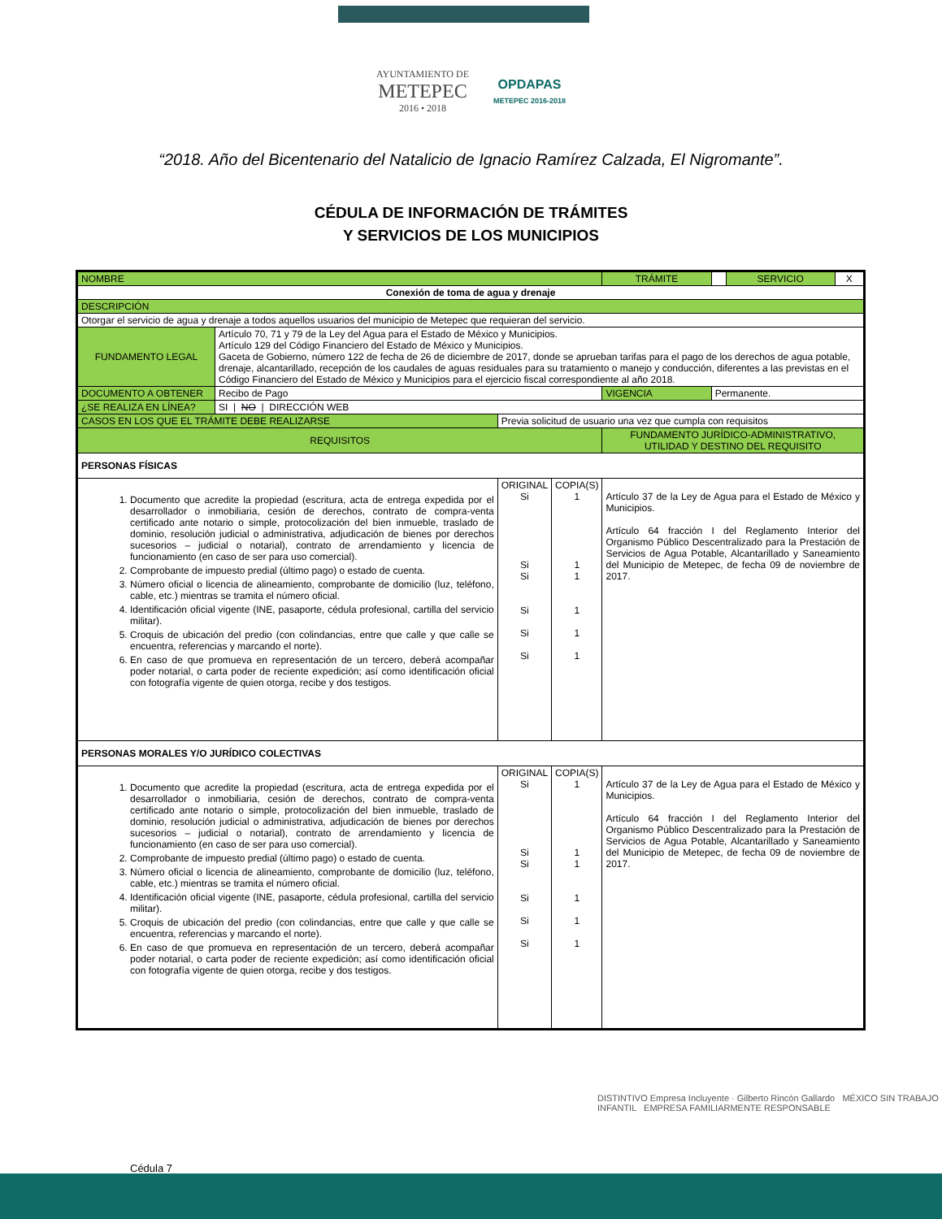AYUNTAMIENTO DE
METEPEC
2016 • 2018
OPDAPAS
METEPEC 2016-2018
“2018. Año del Bicentenario del Natalicio de Ignacio Ramírez Calzada, El Nigromante”.
CÉDULA DE INFORMACIÓN DE TRÁMITES
Y SERVICIOS DE LOS MUNICIPIOS
| NOMBRE | | | | | TRÁMITE | | SERVICIO | X |
| Conexión de toma de agua y drenaje | | | | | | | | |
| DESCRIPCIÓN | | | | | | | | |
| Otorgar el servicio de agua y drenaje a todos aquellos usuarios del municipio de Metepec que requieran del servicio. | | | | | | | | |
| FUNDAMENTO LEGAL | Artículo 70, 71 y 79 de la Ley del Agua para el Estado de México y Municipios. Artículo 129 del Código Financiero del Estado de México y Municipios. Gaceta de Gobierno, número 122 de fecha de 26 de diciembre de 2017, donde se aprueban tarifas para el pago de los derechos de agua potable, drenaje, alcantarillado, recepción de los caudales de aguas residuales para su tratamiento o manejo y conducción, diferentes a las previstas en el Código Financiero del Estado de México y Municipios para el ejercicio fiscal correspondiente al año 2018. | | | | | | | |
| DOCUMENTO A OBTENER | Recibo de Pago | | | | VIGENCIA | Permanente. | | |
| ¿SE REALIZA EN LÍNEA? | SI / NO / DIRECCIÓN WEB | | | | | | | |
| CASOS EN LOS QUE EL TRÁMITE DEBE REALIZARSE | | Previa solicitud de usuario una vez que cumpla con requisitos | | | | | | |
| REQUISITOS | | | | | FUNDAMENTO JURÍDICO-ADMINISTRATIVO, UTILIDAD Y DESTINO DEL REQUISITO | | | |
| PERSONAS FÍSICAS | | | | | | | | |
| 1. Documento que acredite la propiedad (escritura, acta de entrega expedida por el desarrollador o inmobiliaria, cesión de derechos, contrato de compra-venta certificado ante notario o simple, protocolización del bien inmueble, traslado de dominio, resolución judicial o administrativa, adjudicación de bienes por derechos sucesorios – judicial o notarial), contrato de arrendamiento y licencia de funcionamiento (en caso de ser para uso comercial). 2. Comprobante de impuesto predial (último pago) o estado de cuenta. 3. Número oficial o licencia de alineamiento, comprobante de domicilio (luz, teléfono, cable, etc.) mientras se tramita el número oficial. 4. Identificación oficial vigente (INE, pasaporte, cédula profesional, cartilla del servicio militar). 5. Croquis de ubicación del predio (con colindancias, entre que calle y que calle se encuentra, referencias y marcando el norte). 6. En caso de que promueva en representación de un tercero, deberá acompañar poder notarial, o carta poder de reciente expedición; así como identificación oficial con fotografía vigente de quien otorga, recibe y dos testigos. | | | ORIGINAL Si Si Si Si Si Si | COPIA(S) 1 1 1 1 1 1 | Artículo 37 de la Ley de Agua para el Estado de México y Municipios. Artículo 64 fracción I del Reglamento Interior del Organismo Público Descentralizado para la Prestación de Servicios de Agua Potable, Alcantarillado y Saneamiento del Municipio de Metepec, de fecha 09 de noviembre de 2017. | | | |
| PERSONAS MORALES Y/O JURÍDICO COLECTIVAS | | | | | | | | |
| 1. Documento que acredite la propiedad (escritura, acta de entrega expedida por el desarrollador o inmobiliaria, cesión de derechos, contrato de compra-venta certificado ante notario o simple, protocolización del bien inmueble, traslado de dominio, resolución judicial o administrativa, adjudicación de bienes por derechos sucesorios – judicial o notarial), contrato de arrendamiento y licencia de funcionamiento (en caso de ser para uso comercial). 2. Comprobante de impuesto predial (último pago) o estado de cuenta. 3. Número oficial o licencia de alineamiento, comprobante de domicilio (luz, teléfono, cable, etc.) mientras se tramita el número oficial. 4. Identificación oficial vigente (INE, pasaporte, cédula profesional, cartilla del servicio militar). 5. Croquis de ubicación del predio (con colindancias, entre que calle y que calle se encuentra, referencias y marcando el norte). 6. En caso de que promueva en representación de un tercero, deberá acompañar poder notarial, o carta poder de reciente expedición; así como identificación oficial con fotografía vigente de quien otorga, recibe y dos testigos. | | | ORIGINAL Si Si Si Si Si Si | COPIA(S) 1 1 1 1 1 1 | Artículo 37 de la Ley de Agua para el Estado de México y Municipios. Artículo 64 fracción I del Reglamento Interior del Organismo Público Descentralizado para la Prestación de Servicios de Agua Potable, Alcantarillado y Saneamiento del Municipio de Metepec, de fecha 09 de noviembre de 2017. | | | |
DISTINTIVO Empresa Incluyente · Gilberto Rincón Gallardo MÉXICO SIN TRABAJO INFANTIL EMPRESA FAMILIARMENTE RESPONSABLE
Cédula 7